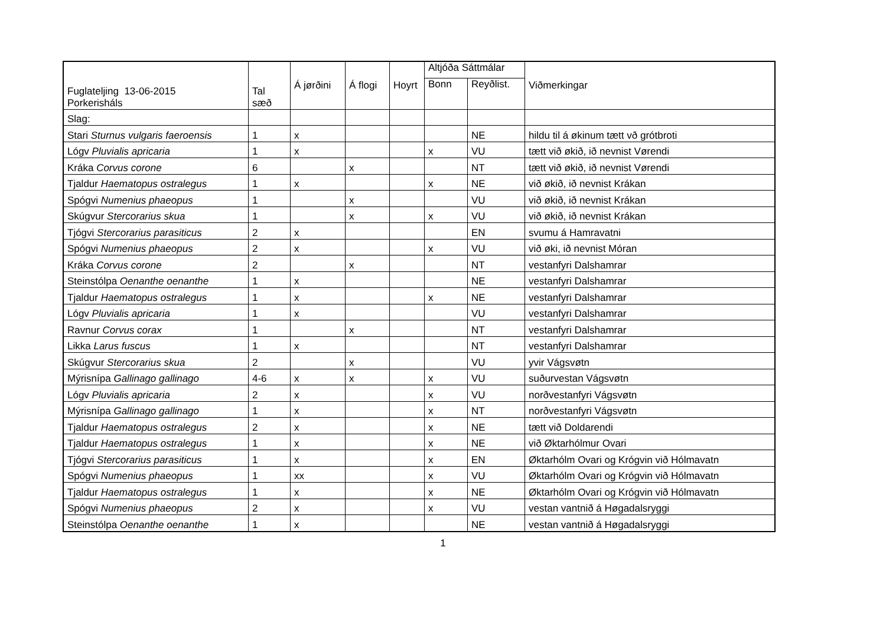| Fuglateljing 13-06-2015 Porkerisháls | Tal sæð | Á jørðini | Á flogi | Hoyrt | Altjóða Sáttmálar | | Viðmerkingar |
| --- | --- | --- | --- | --- | --- | --- | --- |
| | | | | | Bonn | Reyðlist. | |
| Slag: | | | | | | | |
| Stari Sturnus vulgaris faeroensis | 1 | x | | | | NE | hildu til á økinum tætt vð grótbroti |
| Lógv Pluvialis apricaria | 1 | x | | | x | VU | tætt við økið, ið nevnist Vørendi |
| Kráka Corvus corone | 6 | | x | | | NT | tætt við økið, ið nevnist Vørendi |
| Tjaldur Haematopus ostralegus | 1 | x | | | x | NE | við økið, ið nevnist Krákan |
| Spógvi Numenius phaeopus | 1 | | x | | | VU | við økið, ið nevnist Krákan |
| Skúgvur Stercorarius skua | 1 | | x | | x | VU | við økið, ið nevnist Krákan |
| Tjógvi Stercorarius parasiticus | 2 | x | | | | EN | svumu á Hamravatni |
| Spógvi Numenius phaeopus | 2 | x | | | x | VU | við øki, ið nevnist Móran |
| Kráka Corvus corone | 2 | | x | | | NT | vestanfyri Dalshamrar |
| Steinstólpa Oenanthe oenanthe | 1 | x | | | | NE | vestanfyri Dalshamrar |
| Tjaldur Haematopus ostralegus | 1 | x | | | x | NE | vestanfyri Dalshamrar |
| Lógv Pluvialis apricaria | 1 | x | | | | VU | vestanfyri Dalshamrar |
| Ravnur Corvus corax | 1 | | x | | | NT | vestanfyri Dalshamrar |
| Likka Larus fuscus | 1 | x | | | | NT | vestanfyri Dalshamrar |
| Skúgvur Stercorarius skua | 2 | | x | | | VU | yvir Vágsvøtn |
| Mýrisnípa Gallinago gallinago | 4-6 | x | x | | x | VU | suðurvestan Vágsvøtn |
| Lógv Pluvialis apricaria | 2 | x | | | x | VU | norðvestanfyri Vágsvøtn |
| Mýrisnípa Gallinago gallinago | 1 | x | | | x | NT | norðvestanfyri Vágsvøtn |
| Tjaldur Haematopus ostralegus | 2 | x | | | x | NE | tætt við Doldarendi |
| Tjaldur Haematopus ostralegus | 1 | x | | | x | NE | við Øktarhólmur Ovari |
| Tjógvi Stercorarius parasiticus | 1 | x | | | x | EN | Øktarhólm Ovari og Krógvin við Hólmavatn |
| Spógvi Numenius phaeopus | 1 | xx | | | x | VU | Øktarhólm Ovari og Krógvin við Hólmavatn |
| Tjaldur Haematopus ostralegus | 1 | x | | | x | NE | Øktarhólm Ovari og Krógvin við Hólmavatn |
| Spógvi Numenius phaeopus | 2 | x | | | x | VU | vestan vantnið á Høgadalsryggi |
| Steinstólpa Oenanthe oenanthe | 1 | x | | | | NE | vestan vantnið á Høgadalsryggi |
1